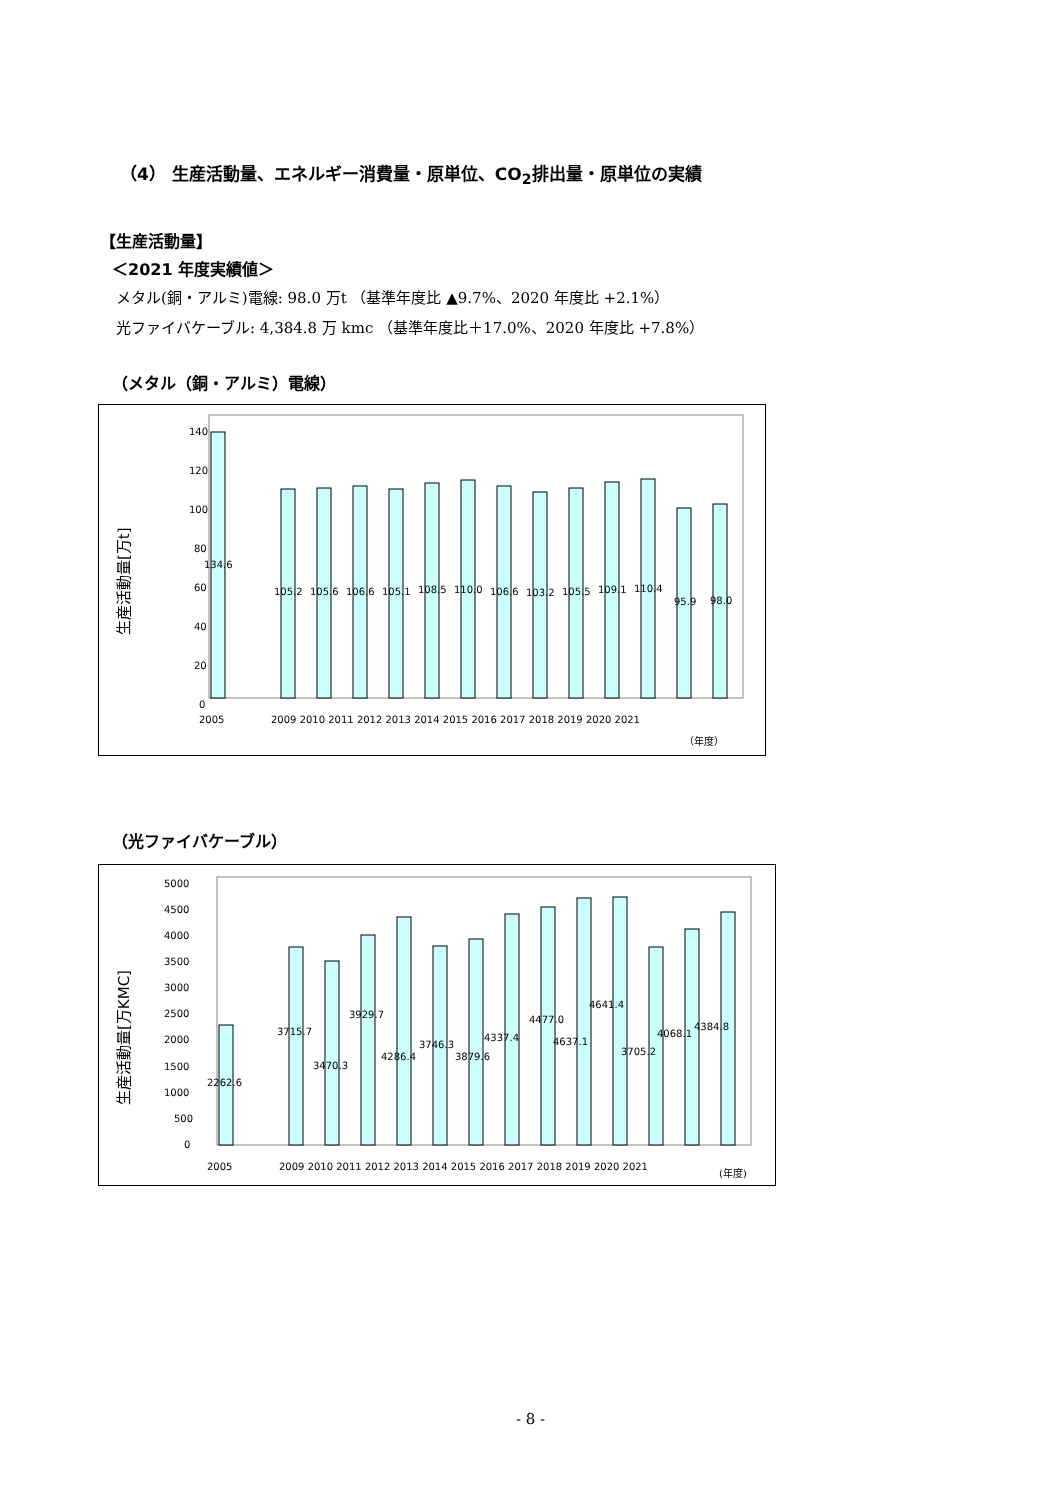（4） 生産活動量、エネルギー消費量・原単位、CO<sub>2</sub>排出量・原単位の実績
【生産活動量】
＜2021 年度実績値＞
メタル(銅・アルミ)電線: 98.0 万t （基準年度比 ▲9.7%、2020 年度比 +2.1%）
光ファイバケーブル: 4,384.8 万 kmc （基準年度比＋17.0%、2020 年度比 +7.8%）
（メタル（銅・アルミ）電線）
生産活動量[万t]
140
120
100
80
60
40
20
0
134.6
105.2
105.6
106.6
105.1
108.5
110.0
106.6
103.2
105.5
109.1
110.4
95.9
98.0
2005
2009 2010 2011 2012 2013 2014 2015 2016 2017 2018 2019 2020 2021
（年度）
（光ファイバケーブル）
生産活動量[万KMC]
5000
4500
4000
3500
3000
2500
2000
1500
1000
500
0
2262.6
3715.7
3470.3
3929.7
4286.4
3746.3
3879.6
4337.4
4477.0
4637.1
4641.4
3705.2
4068.1
4384.8
2005
2009 2010 2011 2012 2013 2014 2015 2016 2017 2018 2019 2020 2021
(年度)
- 8 -